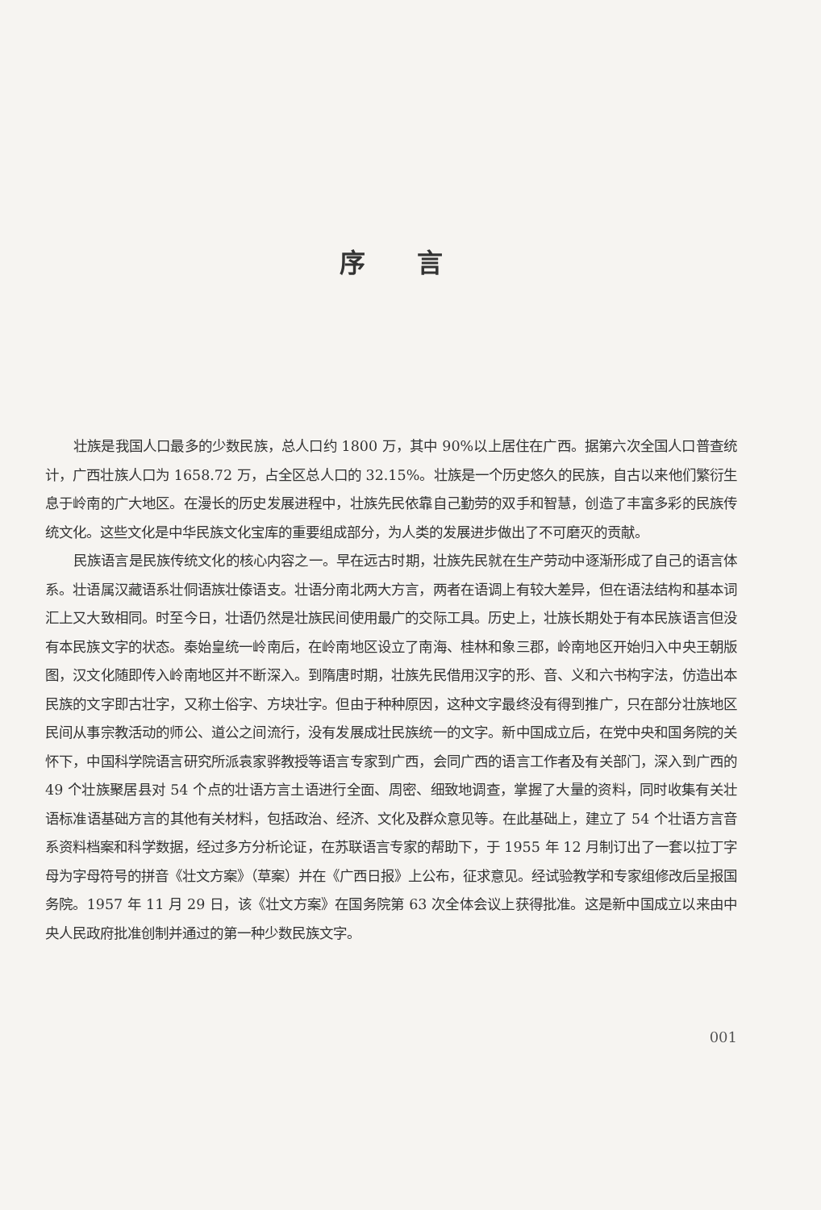序言
壮族是我国人口最多的少数民族，总人口约 1800 万，其中 90%以上居住在广西。据第六次全国人口普查统计，广西壮族人口为 1658.72 万，占全区总人口的 32.15%。壮族是一个历史悠久的民族，自古以来他们繁衍生息于岭南的广大地区。在漫长的历史发展进程中，壮族先民依靠自己勤劳的双手和智慧，创造了丰富多彩的民族传统文化。这些文化是中华民族文化宝库的重要组成部分，为人类的发展进步做出了不可磨灭的贡献。
民族语言是民族传统文化的核心内容之一。早在远古时期，壮族先民就在生产劳动中逐渐形成了自己的语言体系。壮语属汉藏语系壮侗语族壮傣语支。壮语分南北两大方言，两者在语调上有较大差异，但在语法结构和基本词汇上又大致相同。时至今日，壮语仍然是壮族民间使用最广的交际工具。历史上，壮族长期处于有本民族语言但没有本民族文字的状态。秦始皇统一岭南后，在岭南地区设立了南海、桂林和象三郡，岭南地区开始归入中央王朝版图，汉文化随即传入岭南地区并不断深入。到隋唐时期，壮族先民借用汉字的形、音、义和六书构字法，仿造出本民族的文字即古壮字，又称土俗字、方块壮字。但由于种种原因，这种文字最终没有得到推广，只在部分壮族地区民间从事宗教活动的师公、道公之间流行，没有发展成壮民族统一的文字。新中国成立后，在党中央和国务院的关怀下，中国科学院语言研究所派袁家骅教授等语言专家到广西，会同广西的语言工作者及有关部门，深入到广西的 49 个壮族聚居县对 54 个点的壮语方言土语进行全面、周密、细致地调查，掌握了大量的资料，同时收集有关壮语标准语基础方言的其他有关材料，包括政治、经济、文化及群众意见等。在此基础上，建立了 54 个壮语方言音系资料档案和科学数据，经过多方分析论证，在苏联语言专家的帮助下，于 1955 年 12 月制订出了一套以拉丁字母为字母符号的拼音《壮文方案》（草案）并在《广西日报》上公布，征求意见。经试验教学和专家组修改后呈报国务院。1957 年 11 月 29 日，该《壮文方案》在国务院第 63 次全体会议上获得批准。这是新中国成立以来由中央人民政府批准创制并通过的第一种少数民族文字。
001